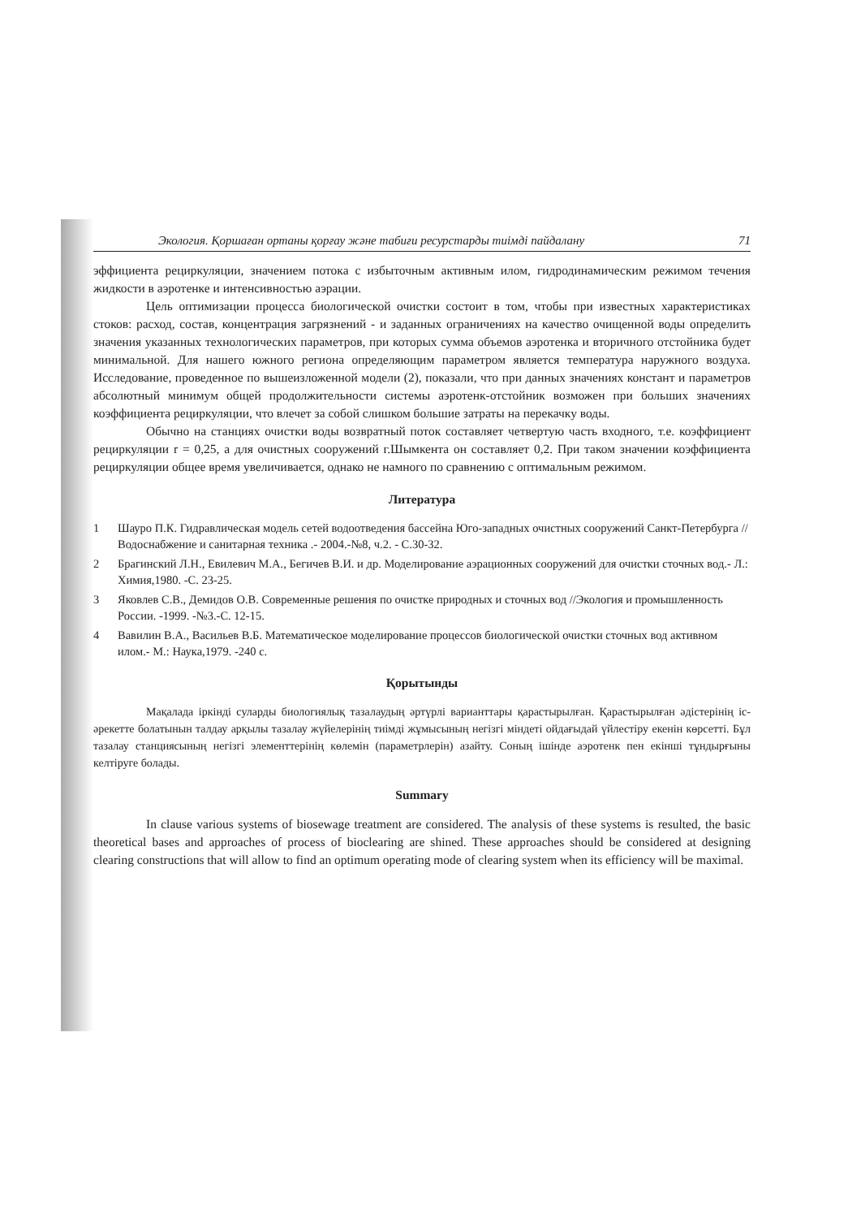Экология. Қоршаған ортаны қорғау және табиғи ресурстарды тиімді пайдалану 71
эффициента рециркуляции, значением потока с избыточным активным илом, гидродинамическим режимом течения жидкости в аэротенке и интенсивностью аэрации.
Цель оптимизации процесса биологической очистки состоит в том, чтобы при известных характеристиках стоков: расход, состав, концентрация загрязнений - и заданных ограничениях на качество очищенной воды определить значения указанных технологических параметров, при которых сумма объемов аэротенка и вторичного отстойника будет минимальной. Для нашего южного региона определяющим параметром является температура наружного воздуха. Исследование, проведенное по вышеизложенной модели (2), показали, что при данных значениях констант и параметров абсолютный минимум общей продолжительности системы аэротенк-отстойник возможен при больших значениях коэффициента рециркуляции, что влечет за собой слишком большие затраты на перекачку воды.
Обычно на станциях очистки воды возвратный поток составляет четвертую часть входного, т.е. коэффициент рециркуляции r = 0,25, а для очистных сооружений г.Шымкента он составляет 0,2. При таком значении коэффициента рециркуляции общее время увеличивается, однако не намного по сравнению с оптимальным режимом.
Литература
1 Шауро П.К. Гидравлическая модель сетей водоотведения бассейна Юго-западных очистных сооружений Санкт-Петербурга //Водоснабжение и санитарная техника .- 2004.-№8, ч.2. - С.30-32.
2 Брагинский Л.Н., Евилевич М.А., Бегичев В.И. и др. Моделирование аэрационных сооружений для очистки сточных вод.- Л.: Химия,1980. -С. 23-25.
3 Яковлев С.В., Демидов О.В. Современные решения по очистке природных и сточных вод //Экология и промышленность России. -1999. -№3.-С. 12-15.
4 Вавилин В.А., Васильев В.Б. Математическое моделирование процессов биологической очистки сточных вод активном илом.- М.: Наука,1979. -240 с.
Қорытынды
Мақалада іркінді суларды биологиялық тазалаудың әртүрлі варианттары қарастырылған. Қарастырылған әдістерінің іс-әрекетте болатынын талдау арқылы тазалау жүйелерінің тиімді жұмысының негізгі міндеті ойдағыдай үйлестіру екенін көрсетті. Бұл тазалау станциясының негізгі элементтерінің көлемін (параметрлерін) азайту. Соның ішінде аэротенк пен екінші тұндырғыны келтіруге болады.
Summary
In clause various systems of biosewage treatment are considered. The analysis of these systems is resulted, the basic theoretical bases and approaches of process of bioclearing are shined. These approaches should be considered at designing clearing constructions that will allow to find an optimum operating mode of clearing system when its efficiency will be maximal.